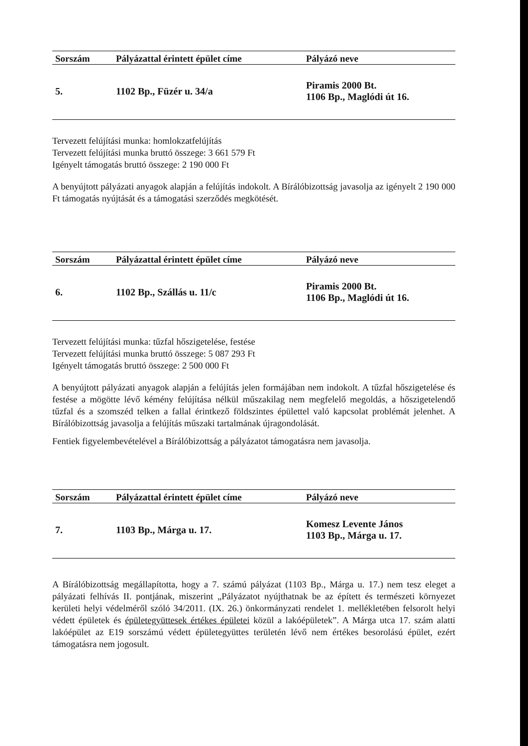| Sorszám | Pályázattal érintett épület címe | Pályázó neve |
| --- | --- | --- |
| 5. | 1102 Bp., Füzér u. 34/a | Piramis 2000 Bt. 1106 Bp., Maglódi út 16. |
Tervezett felújítási munka: homlokzatfelújítás
Tervezett felújítási munka bruttó összege: 3 661 579 Ft
Igényelt támogatás bruttó összege: 2 190 000 Ft
A benyújtott pályázati anyagok alapján a felújítás indokolt. A Bírálóbizottság javasolja az igényelt 2 190 000 Ft támogatás nyújtását és a támogatási szerződés megkötését.
| Sorszám | Pályázattal érintett épület címe | Pályázó neve |
| --- | --- | --- |
| 6. | 1102 Bp., Szállás u. 11/c | Piramis 2000 Bt. 1106 Bp., Maglódi út 16. |
Tervezett felújítási munka: tűzfal hőszigetelése, festése
Tervezett felújítási munka bruttó összege: 5 087 293 Ft
Igényelt támogatás bruttó összege: 2 500 000 Ft
A benyújtott pályázati anyagok alapján a felújítás jelen formájában nem indokolt. A tűzfal hőszigetelése és festése a mögötte lévő kémény felújítása nélkül műszakilag nem megfelelő megoldás, a hőszigetelendő tűzfal és a szomszéd telken a fallal érintkező földszintes épülettel való kapcsolat problémát jelenhet. A Bírálóbizottság javasolja a felújítás műszaki tartalmának újragondolását.
Fentiek figyelembevételével a Bírálóbizottság a pályázatot támogatásra nem javasolja.
| Sorszám | Pályázattal érintett épület címe | Pályázó neve |
| --- | --- | --- |
| 7. | 1103 Bp., Márga u. 17. | Komesz Levente János 1103 Bp., Márga u. 17. |
A Bírálóbizottság megállapította, hogy a 7. számú pályázat (1103 Bp., Márga u. 17.) nem tesz eleget a pályázati felhívás II. pontjának, miszerint „Pályázatot nyújthatnak be az épített és természeti környezet kerületi helyi védelméről szóló 34/2011. (IX. 26.) önkormányzati rendelet 1. mellékletében felsorolt helyi védett épületek és épületegyüttesek értékes épületei közül a lakóépületek”. A Márga utca 17. szám alatti lakóépület az E19 sorszámú védett épületegyüttes területén lévő nem értékes besorolású épület, ezért támogatásra nem jogosult.